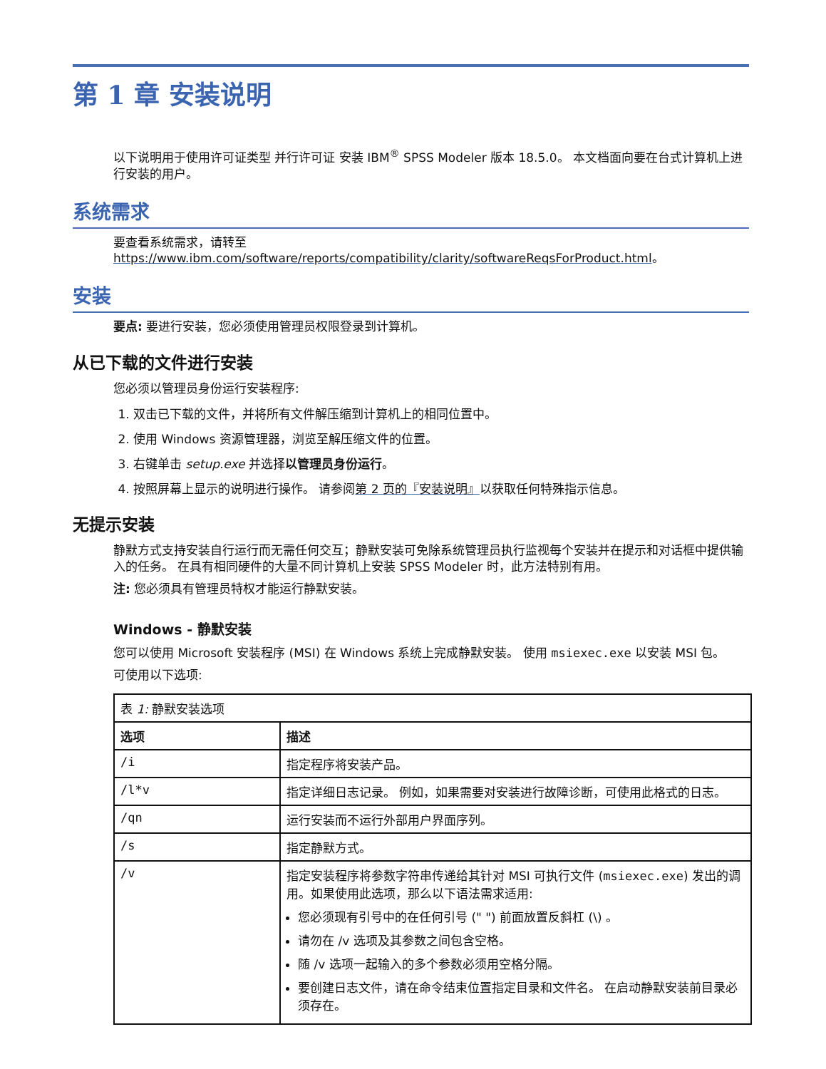第 1 章 安装说明
以下说明用于使用许可证类型 并行许可证 安装 IBM<sup>®</sup> SPSS Modeler 版本 18.5.0。 本文档面向要在台式计算机上进行安装的用户。
系统需求
要查看系统需求，请转至 https://www.ibm.com/software/reports/compatibility/clarity/softwareReqsForProduct.html。
安装
要点: 要进行安装，您必须使用管理员权限登录到计算机。
从已下载的文件进行安装
您必须以管理员身份运行安装程序:
1. 双击已下载的文件，并将所有文件解压缩到计算机上的相同位置中。
2. 使用 Windows 资源管理器，浏览至解压缩文件的位置。
3. 右键单击 setup.exe 并选择以管理员身份运行。
4. 按照屏幕上显示的说明进行操作。 请参阅第 2 页的『安装说明』以获取任何特殊指示信息。
无提示安装
静默方式支持安装自行运行而无需任何交互；静默安装可免除系统管理员执行监视每个安装并在提示和对话框中提供输入的任务。 在具有相同硬件的大量不同计算机上安装 SPSS Modeler 时，此方法特别有用。
注: 您必须具有管理员特权才能运行静默安装。
Windows - 静默安装
您可以使用 Microsoft 安装程序 (MSI) 在 Windows 系统上完成静默安装。 使用 msiexec.exe 以安装 MSI 包。
可使用以下选项:
| 表 1: 静默安装选项 | |
| 选项 | 描述 |
| /i | 指定程序将安装产品。 |
| /l*v | 指定详细日志记录。 例如，如果需要对安装进行故障诊断，可使用此格式的日志。 |
| /qn | 运行安装而不运行外部用户界面序列。 |
| /s | 指定静默方式。 |
| /v | 指定安装程序将参数字符串传递给其针对 MSI 可执行文件 ( msiexec.exe ) 发出的调用。如果使用此选项，那么以下语法需求适用: 您必须现有引号中的在任何引号 (" ") 前面放置反斜杠 (\) 。 请勿在 /v 选项及其参数之间包含空格。 随 /v 选项一起输入的多个参数必须用空格分隔。 要创建日志文件，请在命令结束位置指定目录和文件名。 在启动静默安装前目录必须存在。 |